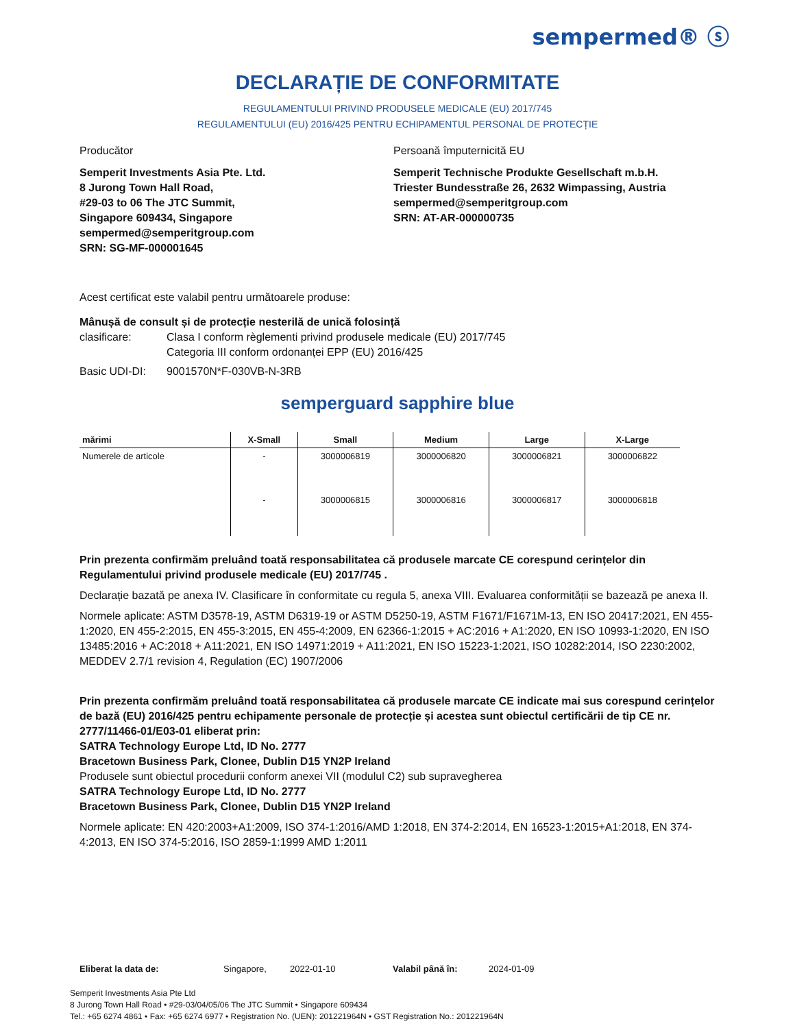sempermed® ⓢ
DECLARAȚIE DE CONFORMITATE
REGULAMENTULUI PRIVIND PRODUSELE MEDICALE (EU) 2017/745
REGULAMENTULUI (EU) 2016/425 PENTRU ECHIPAMENTUL PERSONAL DE PROTECȚIE
Producător
Semperit Investments Asia Pte. Ltd.
8 Jurong Town Hall Road,
#29-03 to 06 The JTC Summit,
Singapore 609434, Singapore
sempermed@semperitgroup.com
SRN: SG-MF-000001645
Persoană împuternicită EU
Semperit Technische Produkte Gesellschaft m.b.H.
Triester Bundesstraße 26, 2632 Wimpassing, Austria
sempermed@semperitgroup.com
SRN: AT-AR-000000735
Acest certificat este valabil pentru următoarele produse:
Mânușă de consult și de protecție nesterilă de unică folosință
clasificare: Clasa I conform règlementi privind produsele medicale (EU) 2017/745
Categoria III conform ordonanței EPP (EU) 2016/425
Basic UDI-DI: 9001570N*F-030VB-N-3RB
semperguard sapphire blue
| mărimi | X-Small | Small | Medium | Large | X-Large |
| --- | --- | --- | --- | --- | --- |
| Numerele de articole | - | 3000006819 | 3000006820 | 3000006821 | 3000006822 |
| | - | 3000006815 | 3000006816 | 3000006817 | 3000006818 |
Prin prezenta confirmăm preluând toată responsabilitatea că produsele marcate CE corespund cerințelor din Regulamentului privind produsele medicale (EU) 2017/745 .
Declarație bazată pe anexa IV. Clasificare în conformitate cu regula 5, anexa VIII. Evaluarea conformității se bazează pe anexa II.
Normele aplicate: ASTM D3578-19, ASTM D6319-19 or ASTM D5250-19, ASTM F1671/F1671M-13, EN ISO 20417:2021, EN 455-1:2020, EN 455-2:2015, EN 455-3:2015, EN 455-4:2009, EN 62366-1:2015 + AC:2016 + A1:2020, EN ISO 10993-1:2020, EN ISO 13485:2016 + AC:2018 + A11:2021, EN ISO 14971:2019 + A11:2021, EN ISO 15223-1:2021, ISO 10282:2014, ISO 2230:2002, MEDDEV 2.7/1 revision 4, Regulation (EC) 1907/2006
Prin prezenta confirmăm preluând toată responsabilitatea că produsele marcate CE indicate mai sus corespund cerințelor de bază (EU) 2016/425 pentru echipamente personale de protecție și acestea sunt obiectul certificării de tip CE nr. 2777/11466-01/E03-01 eliberat prin:
SATRA Technology Europe Ltd, ID No. 2777
Bracetown Business Park, Clonee, Dublin D15 YN2P Ireland
Produsele sunt obiectul procedurii conform anexei VII (modulul C2) sub supravegherea
SATRA Technology Europe Ltd, ID No. 2777
Bracetown Business Park, Clonee, Dublin D15 YN2P Ireland
Normele aplicate: EN 420:2003+A1:2009, ISO 374-1:2016/AMD 1:2018, EN 374-2:2014, EN 16523-1:2015+A1:2018, EN 374-4:2013, EN ISO 374-5:2016, ISO 2859-1:1999 AMD 1:2011
Eliberat la data de: Singapore, 2022-01-10 Valabil până în: 2024-01-09
Semperit Investments Asia Pte Ltd
8 Jurong Town Hall Road • #29-03/04/05/06 The JTC Summit • Singapore 609434
Tel.: +65 6274 4861 • Fax: +65 6274 6977 • Registration No. (UEN): 201221964N • GST Registration No.: 201221964N